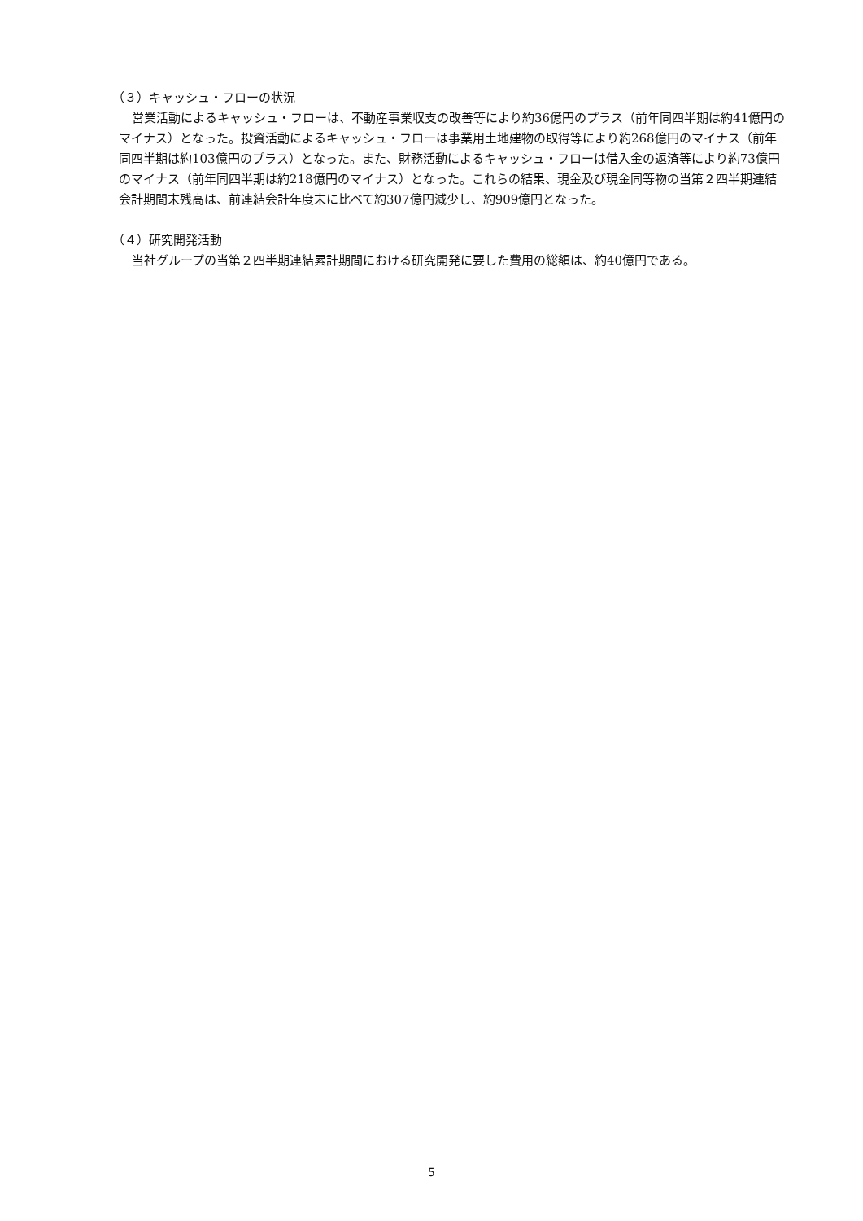（３）キャッシュ・フローの状況
営業活動によるキャッシュ・フローは、不動産事業収支の改善等により約36億円のプラス（前年同四半期は約41億円のマイナス）となった。投資活動によるキャッシュ・フローは事業用土地建物の取得等により約268億円のマイナス（前年同四半期は約103億円のプラス）となった。また、財務活動によるキャッシュ・フローは借入金の返済等により約73億円のマイナス（前年同四半期は約218億円のマイナス）となった。これらの結果、現金及び現金同等物の当第２四半期連結会計期間末残高は、前連結会計年度末に比べて約307億円減少し、約909億円となった。
（４）研究開発活動
当社グループの当第２四半期連結累計期間における研究開発に要した費用の総額は、約40億円である。
5